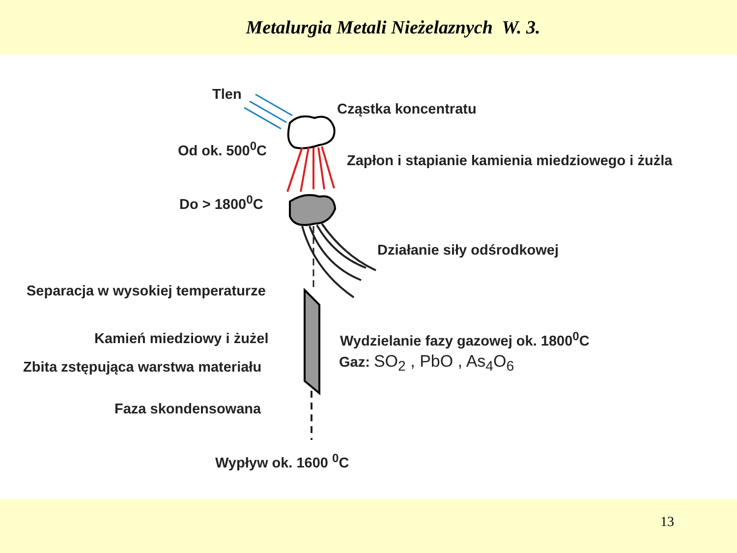Metalurgia Metali Nieżelaznych W. 3.
Tlen
Cząstka koncentratu
Od ok. 500<sup>0</sup>C
Zapłon i stapianie kamienia miedziowego i żużla
Do > 1800<sup>0</sup>C
Działanie siły odśrodkowej
Separacja w wysokiej temperaturze
Kamień miedziowy i żużel Wydzielanie fazy gazowej ok. 1800<sup>0</sup>C
Zbita zstępująca warstwa materiału Gaz: SO<sub>2</sub> , PbO , As<sub>4</sub>O<sub>6</sub>
Faza skondensowana
Wypływ ok. 1600 <sup>0</sup>C
13